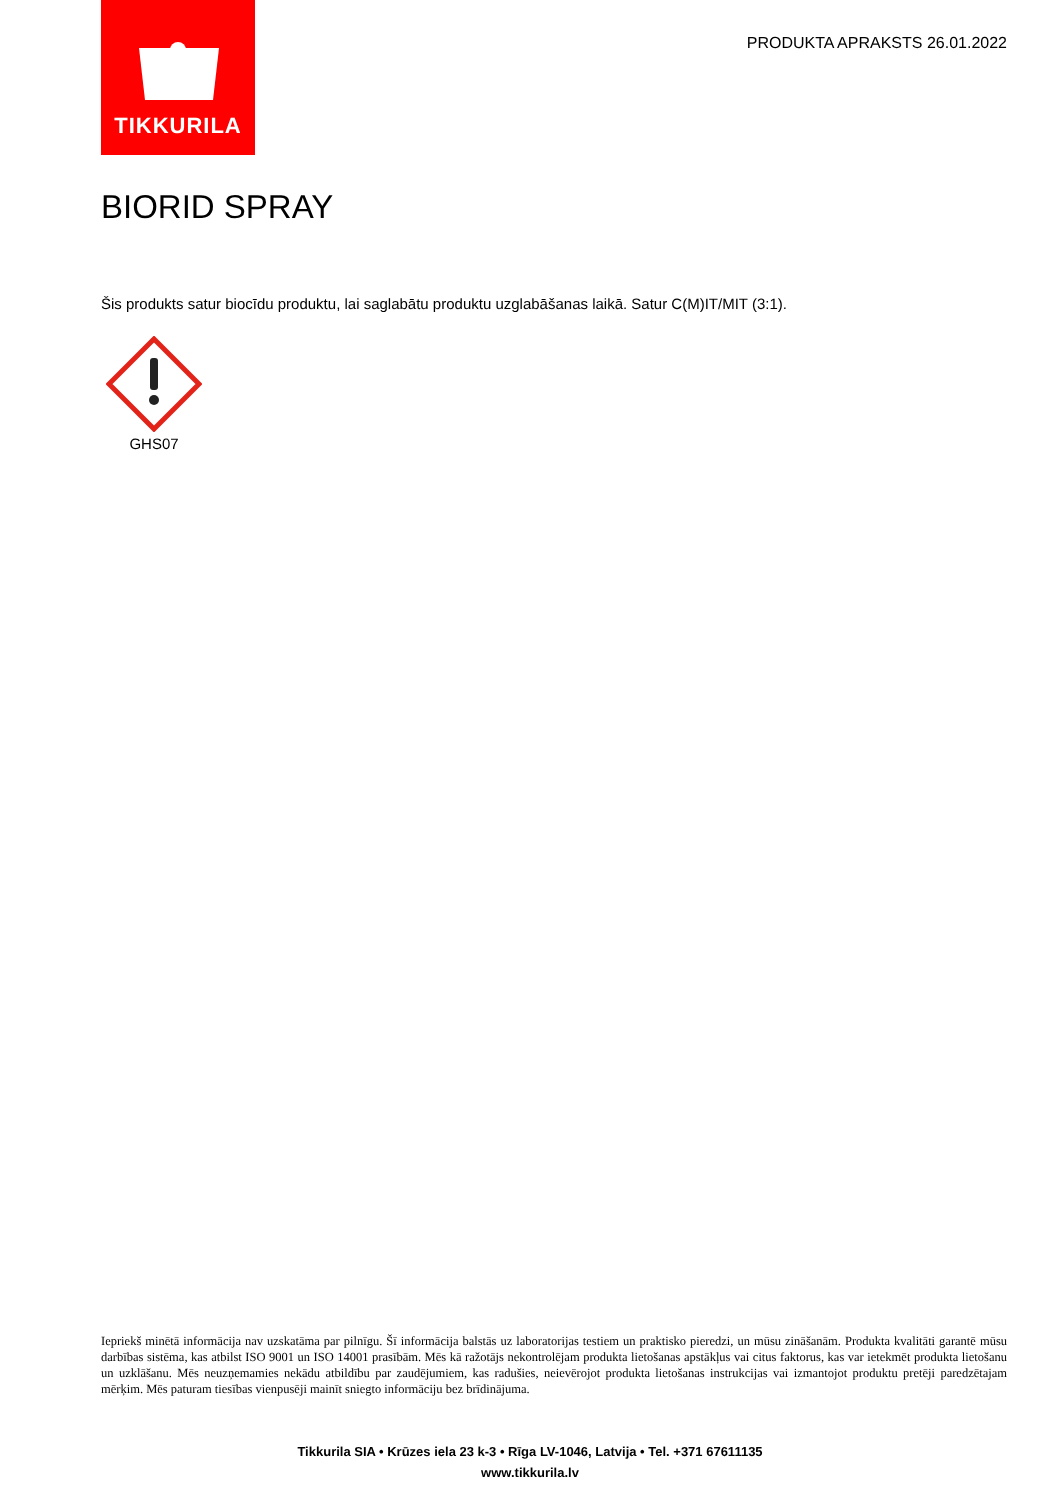TIKKURILA
PRODUKTA APRAKSTS 26.01.2022
BIORID SPRAY
Šis produkts satur biocīdu produktu, lai saglabātu produktu uzglabāšanas laikā. Satur C(M)IT/MIT (3:1).
GHS07
Iepriekš minētā informācija nav uzskatāma par pilnīgu. Šī informācija balstās uz laboratorijas testiem un praktisko pieredzi, un mūsu zināšanām. Produkta kvalitāti garantē mūsu darbības sistēma, kas atbilst ISO 9001 un ISO 14001 prasībām. Mēs kā ražotājs nekontrolējam produkta lietošanas apstākļus vai citus faktorus, kas var ietekmēt produkta lietošanu un uzklāšanu. Mēs neuzņemamies nekādu atbildību par zaudējumiem, kas radušies, neievērojot produkta lietošanas instrukcijas vai izmantojot produktu pretēji paredzētajam mērķim. Mēs paturam tiesības vienpusēji mainīt sniegto informāciju bez brīdinājuma.
Tikkurila SIA • Krūzes iela 23 k-3 • Rīga LV-1046, Latvija • Tel. +371 67611135
www.tikkurila.lv